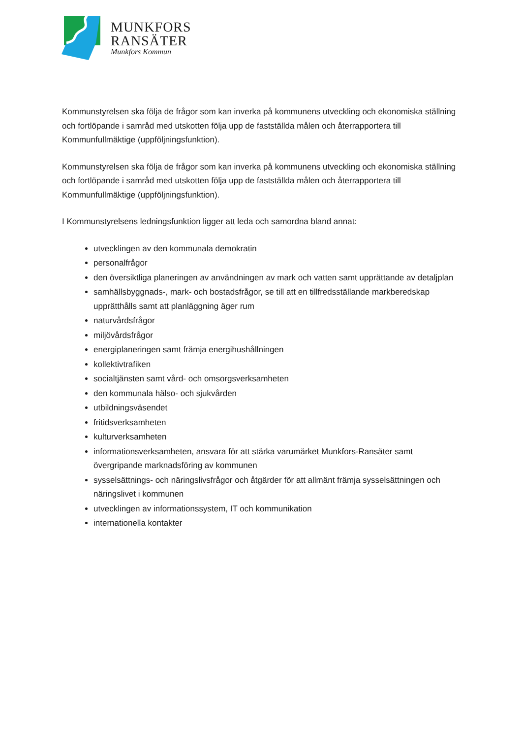MUNKFORS
RANSÄTER
Munkfors Kommun
Kommunstyrelsen ska följa de frågor som kan inverka på kommunens utveckling och ekonomiska ställning och fortlöpande i samråd med utskotten följa upp de fastställda målen och återrapportera till Kommunfullmäktige (uppföljningsfunktion).
Kommunstyrelsen ska följa de frågor som kan inverka på kommunens utveckling och ekonomiska ställning och fortlöpande i samråd med utskotten följa upp de fastställda målen och återrapportera till Kommunfullmäktige (uppföljningsfunktion).
I Kommunstyrelsens ledningsfunktion ligger att leda och samordna bland annat:
utvecklingen av den kommunala demokratin
personalfrågor
den översiktliga planeringen av användningen av mark och vatten samt upprättande av detaljplan
samhällsbyggnads-, mark- och bostadsfrågor, se till att en tillfredsställande markberedskap upprätthålls samt att planläggning äger rum
naturvårdsfrågor
miljövårdsfrågor
energiplaneringen samt främja energihushållningen
kollektivtrafiken
socialtjänsten samt vård- och omsorgsverksamheten
den kommunala hälso- och sjukvården
utbildningsväsendet
fritidsverksamheten
kulturverksamheten
informationsverksamheten, ansvara för att stärka varumärket Munkfors-Ransäter samt övergripande marknadsföring av kommunen
sysselsättnings- och näringslivsfrågor och åtgärder för att allmänt främja sysselsättningen och näringslivet i kommunen
utvecklingen av informationssystem, IT och kommunikation
internationella kontakter